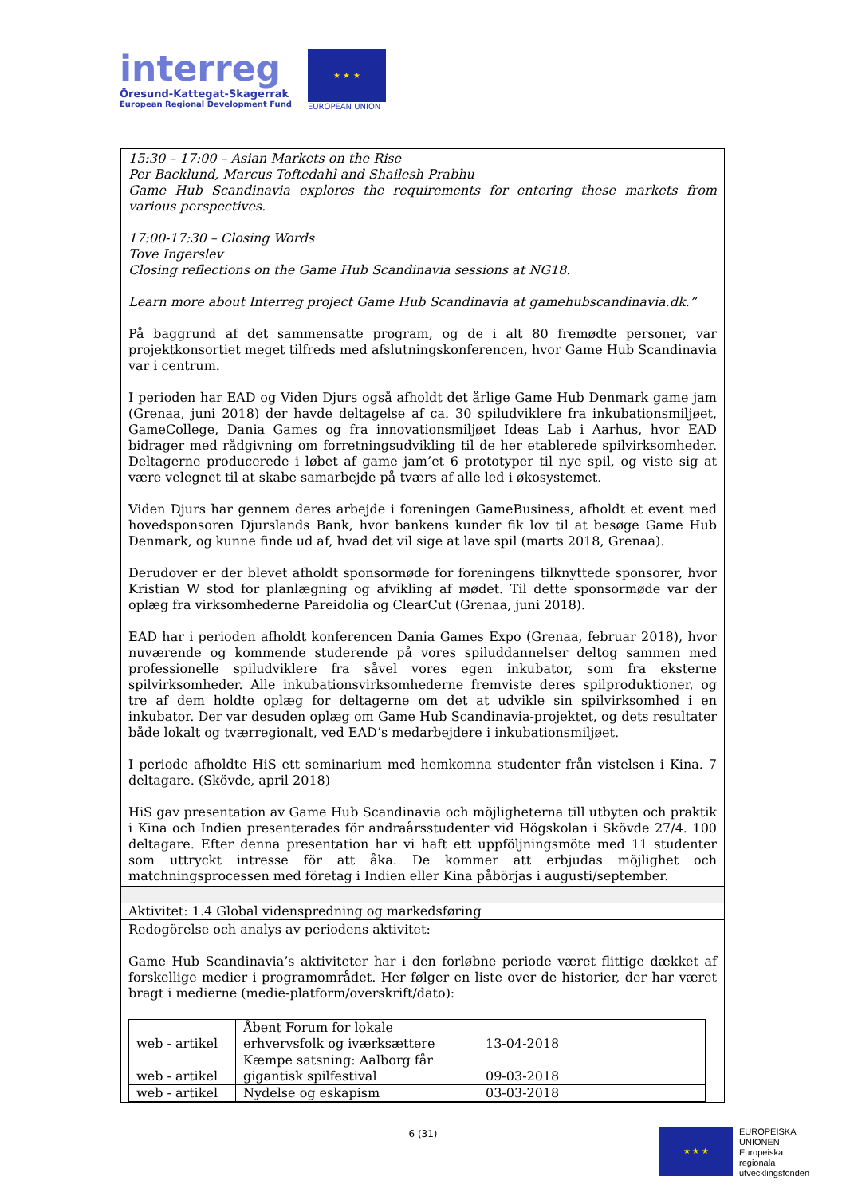interreg
Öresund-Kattegat-Skagerrak
European Regional Development Fund
★ ★ ★
EUROPEAN UNION
15:30 – 17:00 – Asian Markets on the Rise
Per Backlund, Marcus Toftedahl and Shailesh Prabhu
Game Hub Scandinavia explores the requirements for entering these markets from various perspectives.
17:00-17:30 – Closing Words
Tove Ingerslev
Closing reflections on the Game Hub Scandinavia sessions at NG18.
Learn more about Interreg project Game Hub Scandinavia at gamehubscandinavia.dk.”
På baggrund af det sammensatte program, og de i alt 80 fremødte personer, var projektkonsortiet meget tilfreds med afslutningskonferencen, hvor Game Hub Scandinavia var i centrum.
I perioden har EAD og Viden Djurs også afholdt det årlige Game Hub Denmark game jam (Grenaa, juni 2018) der havde deltagelse af ca. 30 spiludviklere fra inkubationsmiljøet, GameCollege, Dania Games og fra innovationsmiljøet Ideas Lab i Aarhus, hvor EAD bidrager med rådgivning om forretningsudvikling til de her etablerede spilvirksomheder. Deltagerne producerede i løbet af game jam’et 6 prototyper til nye spil, og viste sig at være velegnet til at skabe samarbejde på tværs af alle led i økosystemet.
Viden Djurs har gennem deres arbejde i foreningen GameBusiness, afholdt et event med hovedsponsoren Djurslands Bank, hvor bankens kunder fik lov til at besøge Game Hub Denmark, og kunne finde ud af, hvad det vil sige at lave spil (marts 2018, Grenaa).
Derudover er der blevet afholdt sponsormøde for foreningens tilknyttede sponsorer, hvor Kristian W stod for planlægning og afvikling af mødet. Til dette sponsormøde var der oplæg fra virksomhederne Pareidolia og ClearCut (Grenaa, juni 2018).
EAD har i perioden afholdt konferencen Dania Games Expo (Grenaa, februar 2018), hvor nuværende og kommende studerende på vores spiluddannelser deltog sammen med professionelle spiludviklere fra såvel vores egen inkubator, som fra eksterne spilvirksomheder. Alle inkubationsvirksomhederne fremviste deres spilproduktioner, og tre af dem holdte oplæg for deltagerne om det at udvikle sin spilvirksomhed i en inkubator. Der var desuden oplæg om Game Hub Scandinavia-projektet, og dets resultater både lokalt og tværregionalt, ved EAD’s medarbejdere i inkubationsmiljøet.
I periode afholdte HiS ett seminarium med hemkomna studenter från vistelsen i Kina. 7 deltagare. (Skövde, april 2018)
HiS gav presentation av Game Hub Scandinavia och möjligheterna till utbyten och praktik i Kina och Indien presenterades för andraårsstudenter vid Högskolan i Skövde 27/4. 100 deltagare. Efter denna presentation har vi haft ett uppföljningsmöte med 11 studenter som uttryckt intresse för att åka. De kommer att erbjudas möjlighet och matchningsprocessen med företag i Indien eller Kina påbörjas i augusti/september.
Aktivitet: 1.4 Global videnspredning og markedsføring
Redogörelse och analys av periodens aktivitet:
Game Hub Scandinavia’s aktiviteter har i den forløbne periode været flittige dækket af forskellige medier i programområdet. Her følger en liste over de historier, der har været bragt i medierne (medie-platform/overskrift/dato):
| web - artikel | Åbent Forum for lokale erhvervsfolk og iværksættere | 13-04-2018 |
| web - artikel | Kæmpe satsning: Aalborg får gigantisk spilfestival | 09-03-2018 |
| web - artikel | Nydelse og eskapism | 03-03-2018 |
6 (31)
★ ★ ★
EUROPEISKA
UNIONEN
Europeiska
regionala
utvecklingsfonden